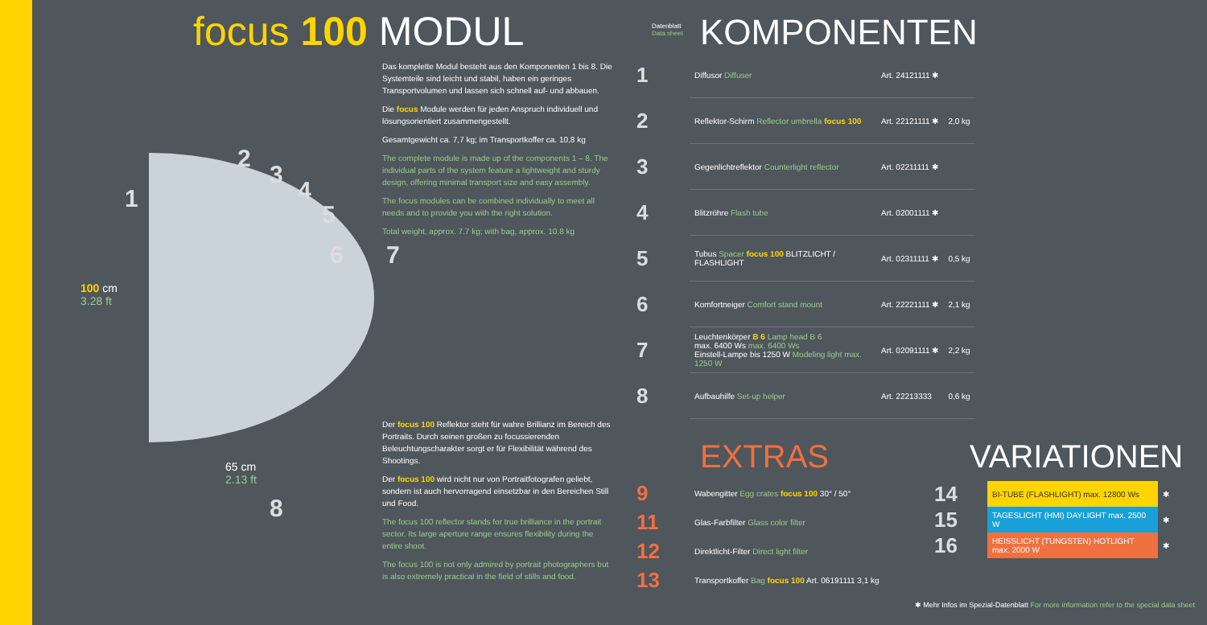focus 100 MODUL
1
2
3
4
5
6 7
8
100 cm
3.28 ft
65 cm
2.13 ft
Das komplette Modul besteht aus den Komponenten 1 bis 8. Die Systemteile sind leicht und stabil, haben ein geringes Transportvolumen und lassen sich schnell auf- und abbauen.
Die focus Module werden für jeden Anspruch individuell und lösungsorientiert zusammengestellt.
Gesamtgewicht ca. 7,7 kg; im Transportkoffer ca. 10,8 kg
The complete module is made up of the components 1 – 8. The individual parts of the system feature a lightweight and sturdy design, offering minimal transport size and easy assembly.
The focus modules can be combined individually to meet all needs and to provide you with the right solution.
Total weight, approx. 7.7 kg; with bag, approx. 10.8 kg
Der focus 100 Reflektor steht für wahre Brillianz im Bereich des Portraits. Durch seinen großen zu focussierenden Beleuchtungscharakter sorgt er für Flexibilität während des Shootings.
Der focus 100 wird nicht nur von Portraitfotografen geliebt, sondern ist auch hervorragend einsetzbar in den Bereichen Still und Food.
The focus 100 reflector stands for true brilliance in the portrait sector. Its large aperture range ensures flexibility during the entire shoot.
The focus 100 is not only admired by portrait photographers but is also extremely practical in the field of stills and food.
Datenblatt
Data sheet
KOMPONENTEN
| 1 | Diffusor Diffuser | Art. 24121111 ✱ | |
| 2 | Reflektor-Schirm Reflector umbrella focus 100 | Art. 22121111 ✱ | 2,0 kg |
| 3 | Gegenlichtreflektor Counterlight reflector | Art. 02211111 ✱ | |
| 4 | Blitzröhre Flash tube | Art. 02001111 ✱ | |
| 5 | Tubus Spacer focus 100 BLITZLICHT / FLASHLIGHT | Art. 02311111 ✱ | 0,5 kg |
| 6 | Komfortneiger Comfort stand mount | Art. 22221111 ✱ | 2,1 kg |
| 7 | Leuchtenkörper B 6 Lamp head B 6 max. 6400 Ws max. 6400 Ws Einstell-Lampe bis 1250 W Modeling light max. 1250 W | Art. 02091111 ✱ | 2,2 kg |
| 8 | Aufbauhilfe Set-up helper | Art. 22213333 | 0,6 kg |
EXTRAS VARIATIONEN
| 9 | Wabengitter Egg crates focus 100 30° / 50° |
| 11 | Glas-Farbfilter Glass color filter |
| 12 | Direktlicht-Filter Direct light filter |
| 13 | Transportkoffer Bag focus 100 Art. 06191111 3,1 kg |
| 14 | BI-TUBE (FLASHLIGHT) max. 12800 Ws | ✱ |
| 15 | TAGESLICHT (HMI) DAYLIGHT max. 2500 W | ✱ |
| 16 | HEISSLICHT (TUNGSTEN) HOTLIGHT max. 2000 W | ✱ |
✱ Mehr Infos im Spezial-Datenblatt For more information refer to the special data sheet